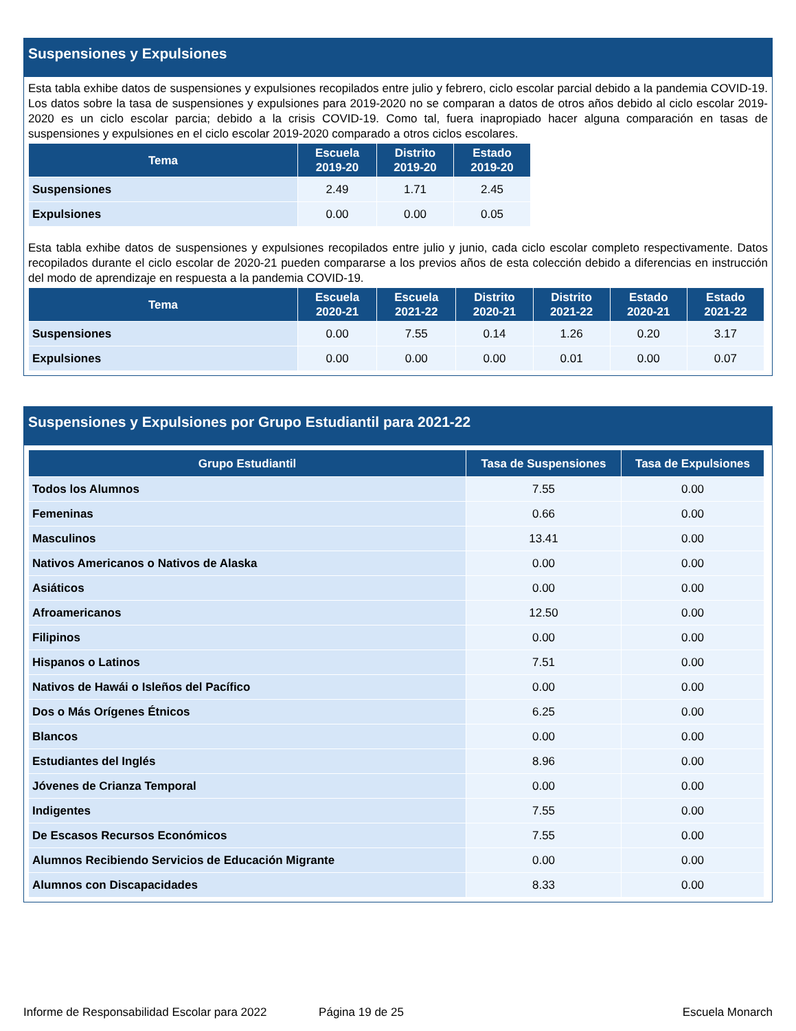Suspensiones y Expulsiones
Esta tabla exhibe datos de suspensiones y expulsiones recopilados entre julio y febrero, ciclo escolar parcial debido a la pandemia COVID-19. Los datos sobre la tasa de suspensiones y expulsiones para 2019-2020 no se comparan a datos de otros años debido al ciclo escolar 2019-2020 es un ciclo escolar parcia; debido a la crisis COVID-19. Como tal, fuera inapropiado hacer alguna comparación en tasas de suspensiones y expulsiones en el ciclo escolar 2019-2020 comparado a otros ciclos escolares.
| Tema | Escuela 2019-20 | Distrito 2019-20 | Estado 2019-20 |
| --- | --- | --- | --- |
| Suspensiones | 2.49 | 1.71 | 2.45 |
| Expulsiones | 0.00 | 0.00 | 0.05 |
Esta tabla exhibe datos de suspensiones y expulsiones recopilados entre julio y junio, cada ciclo escolar completo respectivamente. Datos recopilados durante el ciclo escolar de 2020-21 pueden compararse a los previos años de esta colección debido a diferencias en instrucción del modo de aprendizaje en respuesta a la pandemia COVID-19.
| Tema | Escuela 2020-21 | Escuela 2021-22 | Distrito 2020-21 | Distrito 2021-22 | Estado 2020-21 | Estado 2021-22 |
| --- | --- | --- | --- | --- | --- | --- |
| Suspensiones | 0.00 | 7.55 | 0.14 | 1.26 | 0.20 | 3.17 |
| Expulsiones | 0.00 | 0.00 | 0.00 | 0.01 | 0.00 | 0.07 |
Suspensiones y Expulsiones por Grupo Estudiantil para 2021-22
| Grupo Estudiantil | Tasa de Suspensiones | Tasa de Expulsiones |
| --- | --- | --- |
| Todos los Alumnos | 7.55 | 0.00 |
| Femeninas | 0.66 | 0.00 |
| Masculinos | 13.41 | 0.00 |
| Nativos Americanos o Nativos de Alaska | 0.00 | 0.00 |
| Asiáticos | 0.00 | 0.00 |
| Afroamericanos | 12.50 | 0.00 |
| Filipinos | 0.00 | 0.00 |
| Hispanos o Latinos | 7.51 | 0.00 |
| Nativos de Hawái o Isleños del Pacífico | 0.00 | 0.00 |
| Dos o Más Orígenes Étnicos | 6.25 | 0.00 |
| Blancos | 0.00 | 0.00 |
| Estudiantes del Inglés | 8.96 | 0.00 |
| Jóvenes de Crianza Temporal | 0.00 | 0.00 |
| Indigentes | 7.55 | 0.00 |
| De Escasos Recursos Económicos | 7.55 | 0.00 |
| Alumnos Recibiendo Servicios de Educación Migrante | 0.00 | 0.00 |
| Alumnos con Discapacidades | 8.33 | 0.00 |
Informe de Responsabilidad Escolar para 2022 Página 19 de 25 Escuela Monarch